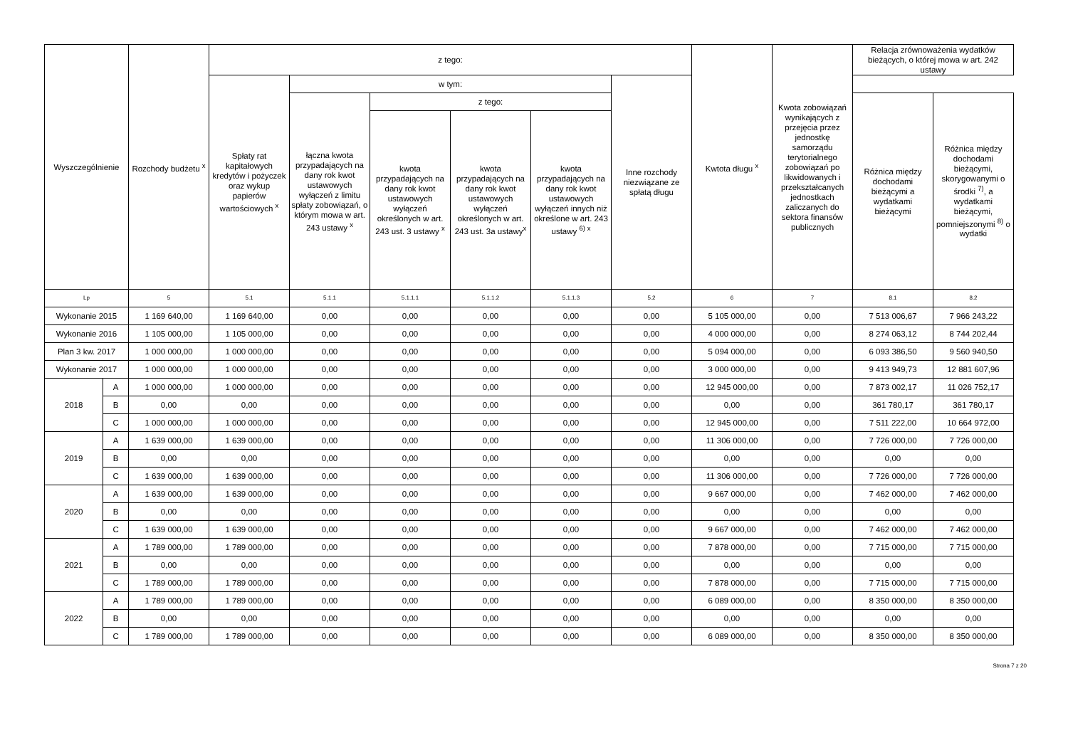| Wyszczególnienie | | Rozchody budżetu <sup>x</sup> | z tego: | | | | | | Kwtota długu <sup>x</sup> | Kwota zobowiązań wynikających z przejęcia przez jednostkę samorządu terytorialnego zobowiązań po likwidowanych i przekształcanych jednostkach zaliczanych do sektora finansów publicznych | Relacja zrównoważenia wydatków bieżących, o której mowa w art. 242 ustawy | |
| --- | --- | --- | --- | --- | --- | --- | --- | --- | --- | --- | --- | --- |
| | | | Spłaty rat kapitałowych kredytów i pożyczek oraz wykup papierów wartościowych <sup>x</sup> | w tym: | | | | Inne rozchody niezwiązane ze spłatą długu | | | | |
| | | | | łączna kwota przypadających na dany rok kwot ustawowych wyłączeń z limitu spłaty zobowiązań, o którym mowa w art. 243 ustawy <sup>x</sup> | z tego: | | | | | | Różnica między dochodami bieżącymi a wydatkami bieżącymi | Różnica między dochodami bieżącymi, skorygowanymi o środki <sup>7)</sup>, a wydatkami bieżącymi, pomniejszonymi <sup>8)</sup> o wydatki |
| | | | | | kwota przypadających na dany rok kwot ustawowych wyłączeń określonych w art. 243 ust. 3 ustawy <sup>x</sup> | kwota przypadających na dany rok kwot ustawowych wyłączeń określonych w art. 243 ust. 3a ustawy<sup>x</sup> | kwota przypadających na dany rok kwot ustawowych wyłączeń innych niż określone w art. 243 ustawy <sup>6) x</sup> | | | | | |
| Lp | | 5 | 5.1 | 5.1.1 | 5.1.1.1 | 5.1.1.2 | 5.1.1.3 | 5.2 | 6 | 7 | 8.1 | 8.2 |
| Wykonanie 2015 | | 1 169 640,00 | 1 169 640,00 | 0,00 | 0,00 | 0,00 | 0,00 | 0,00 | 5 105 000,00 | 0,00 | 7 513 006,67 | 7 966 243,22 |
| Wykonanie 2016 | | 1 105 000,00 | 1 105 000,00 | 0,00 | 0,00 | 0,00 | 0,00 | 0,00 | 4 000 000,00 | 0,00 | 8 274 063,12 | 8 744 202,44 |
| Plan 3 kw. 2017 | | 1 000 000,00 | 1 000 000,00 | 0,00 | 0,00 | 0,00 | 0,00 | 0,00 | 5 094 000,00 | 0,00 | 6 093 386,50 | 9 560 940,50 |
| Wykonanie 2017 | | 1 000 000,00 | 1 000 000,00 | 0,00 | 0,00 | 0,00 | 0,00 | 0,00 | 3 000 000,00 | 0,00 | 9 413 949,73 | 12 881 607,96 |
| 2018 | A | 1 000 000,00 | 1 000 000,00 | 0,00 | 0,00 | 0,00 | 0,00 | 0,00 | 12 945 000,00 | 0,00 | 7 873 002,17 | 11 026 752,17 |
| | B | 0,00 | 0,00 | 0,00 | 0,00 | 0,00 | 0,00 | 0,00 | 0,00 | 0,00 | 361 780,17 | 361 780,17 |
| | C | 1 000 000,00 | 1 000 000,00 | 0,00 | 0,00 | 0,00 | 0,00 | 0,00 | 12 945 000,00 | 0,00 | 7 511 222,00 | 10 664 972,00 |
| 2019 | A | 1 639 000,00 | 1 639 000,00 | 0,00 | 0,00 | 0,00 | 0,00 | 0,00 | 11 306 000,00 | 0,00 | 7 726 000,00 | 7 726 000,00 |
| | B | 0,00 | 0,00 | 0,00 | 0,00 | 0,00 | 0,00 | 0,00 | 0,00 | 0,00 | 0,00 | 0,00 |
| | C | 1 639 000,00 | 1 639 000,00 | 0,00 | 0,00 | 0,00 | 0,00 | 0,00 | 11 306 000,00 | 0,00 | 7 726 000,00 | 7 726 000,00 |
| 2020 | A | 1 639 000,00 | 1 639 000,00 | 0,00 | 0,00 | 0,00 | 0,00 | 0,00 | 9 667 000,00 | 0,00 | 7 462 000,00 | 7 462 000,00 |
| | B | 0,00 | 0,00 | 0,00 | 0,00 | 0,00 | 0,00 | 0,00 | 0,00 | 0,00 | 0,00 | 0,00 |
| | C | 1 639 000,00 | 1 639 000,00 | 0,00 | 0,00 | 0,00 | 0,00 | 0,00 | 9 667 000,00 | 0,00 | 7 462 000,00 | 7 462 000,00 |
| 2021 | A | 1 789 000,00 | 1 789 000,00 | 0,00 | 0,00 | 0,00 | 0,00 | 0,00 | 7 878 000,00 | 0,00 | 7 715 000,00 | 7 715 000,00 |
| | B | 0,00 | 0,00 | 0,00 | 0,00 | 0,00 | 0,00 | 0,00 | 0,00 | 0,00 | 0,00 | 0,00 |
| | C | 1 789 000,00 | 1 789 000,00 | 0,00 | 0,00 | 0,00 | 0,00 | 0,00 | 7 878 000,00 | 0,00 | 7 715 000,00 | 7 715 000,00 |
| 2022 | A | 1 789 000,00 | 1 789 000,00 | 0,00 | 0,00 | 0,00 | 0,00 | 0,00 | 6 089 000,00 | 0,00 | 8 350 000,00 | 8 350 000,00 |
| | B | 0,00 | 0,00 | 0,00 | 0,00 | 0,00 | 0,00 | 0,00 | 0,00 | 0,00 | 0,00 | 0,00 |
| | C | 1 789 000,00 | 1 789 000,00 | 0,00 | 0,00 | 0,00 | 0,00 | 0,00 | 6 089 000,00 | 0,00 | 8 350 000,00 | 8 350 000,00 |
Strona 7 z 20